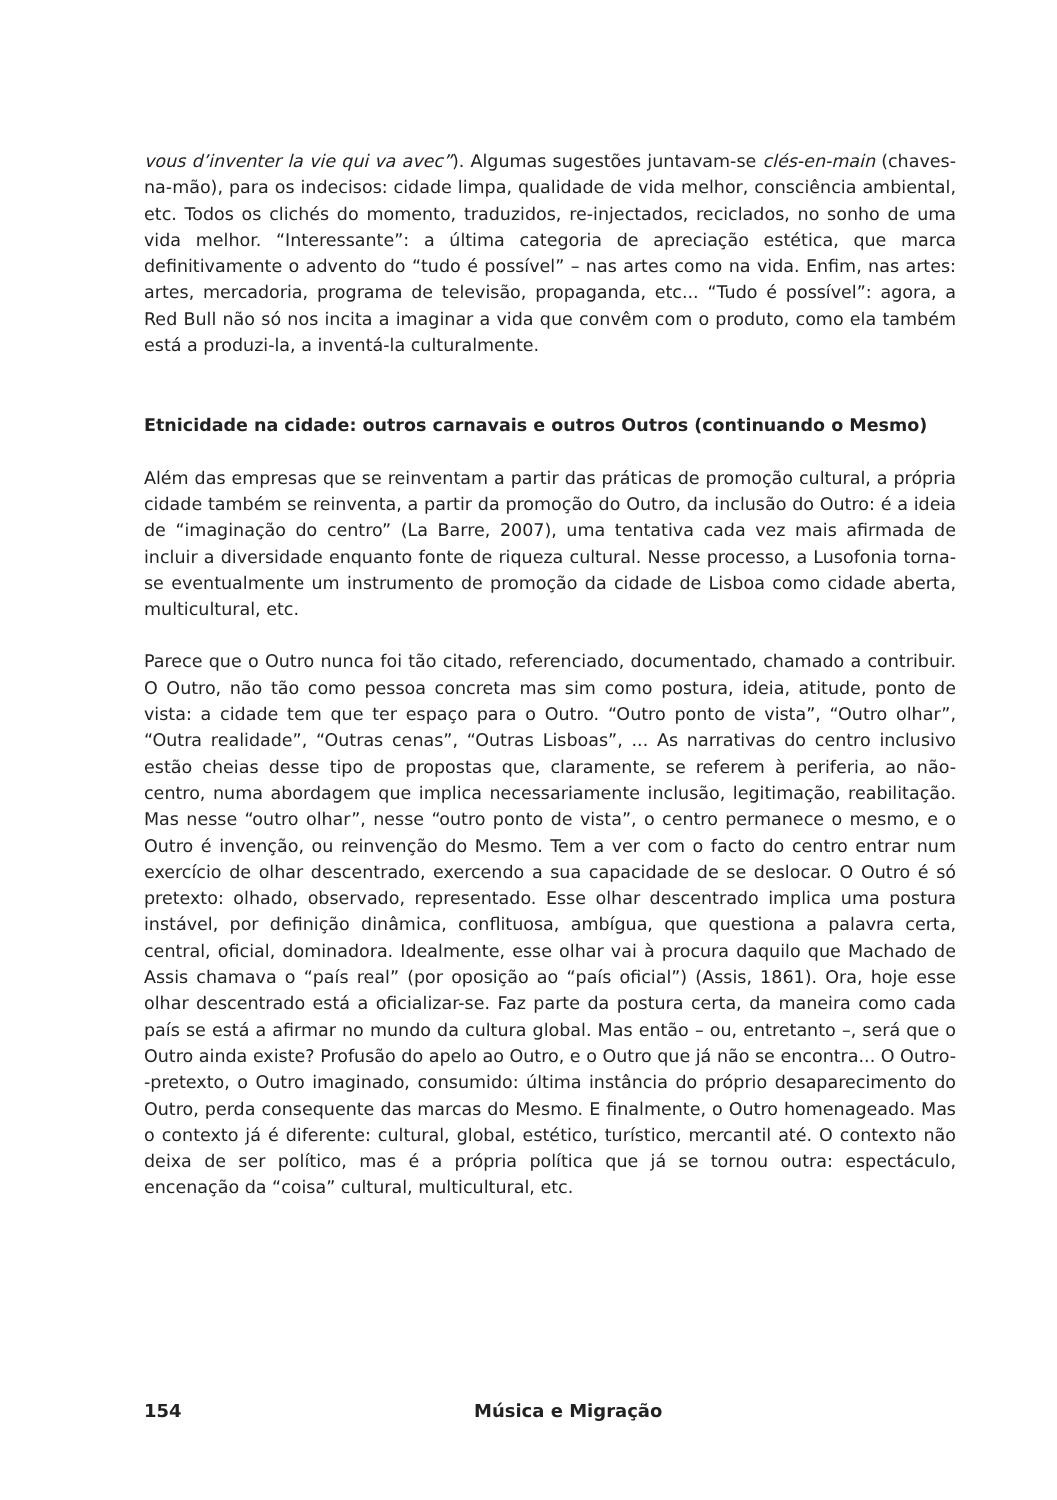vous d’inventer la vie qui va avec”). Algumas sugestões juntavam-se clés-en-main (chaves-na-mão), para os indecisos: cidade limpa, qualidade de vida melhor, consciência ambiental, etc. Todos os clichés do momento, traduzidos, re-injectados, reciclados, no sonho de uma vida melhor. “Interessante”: a última categoria de apreciação estética, que marca definitivamente o advento do “tudo é possível” – nas artes como na vida. Enfim, nas artes: artes, mercadoria, programa de televisão, propaganda, etc... “Tudo é possível”: agora, a Red Bull não só nos incita a imaginar a vida que convêm com o produto, como ela também está a produzi-la, a inventá-la culturalmente.
Etnicidade na cidade: outros carnavais e outros Outros (continuando o Mesmo)
Além das empresas que se reinventam a partir das práticas de promoção cultural, a própria cidade também se reinventa, a partir da promoção do Outro, da inclusão do Outro: é a ideia de “imaginação do centro” (La Barre, 2007), uma tentativa cada vez mais afirmada de incluir a diversidade enquanto fonte de riqueza cultural. Nesse processo, a Lusofonia torna-se eventualmente um instrumento de promoção da cidade de Lisboa como cidade aberta, multicultural, etc.
Parece que o Outro nunca foi tão citado, referenciado, documentado, chamado a contribuir. O Outro, não tão como pessoa concreta mas sim como postura, ideia, atitude, ponto de vista: a cidade tem que ter espaço para o Outro. “Outro ponto de vista”, “Outro olhar”, “Outra realidade”, “Outras cenas”, “Outras Lisboas”, ... As narrativas do centro inclusivo estão cheias desse tipo de propostas que, claramente, se referem à periferia, ao não-centro, numa abordagem que implica necessariamente inclusão, legitimação, reabilitação. Mas nesse “outro olhar”, nesse “outro ponto de vista”, o centro permanece o mesmo, e o Outro é invenção, ou reinvenção do Mesmo. Tem a ver com o facto do centro entrar num exercício de olhar descentrado, exercendo a sua capacidade de se deslocar. O Outro é só pretexto: olhado, observado, representado. Esse olhar descentrado implica uma postura instável, por definição dinâmica, conflituosa, ambígua, que questiona a palavra certa, central, oficial, dominadora. Idealmente, esse olhar vai à procura daquilo que Machado de Assis chamava o “país real” (por oposição ao “país oficial”) (Assis, 1861). Ora, hoje esse olhar descentrado está a oficializar-se. Faz parte da postura certa, da maneira como cada país se está a afirmar no mundo da cultura global. Mas então – ou, entretanto –, será que o Outro ainda existe? Profusão do apelo ao Outro, e o Outro que já não se encontra... O Outro--pretexto, o Outro imaginado, consumido: última instância do próprio desaparecimento do Outro, perda consequente das marcas do Mesmo. E finalmente, o Outro homenageado. Mas o contexto já é diferente: cultural, global, estético, turístico, mercantil até. O contexto não deixa de ser político, mas é a própria política que já se tornou outra: espectáculo, encenação da “coisa” cultural, multicultural, etc.
154 Música e Migração